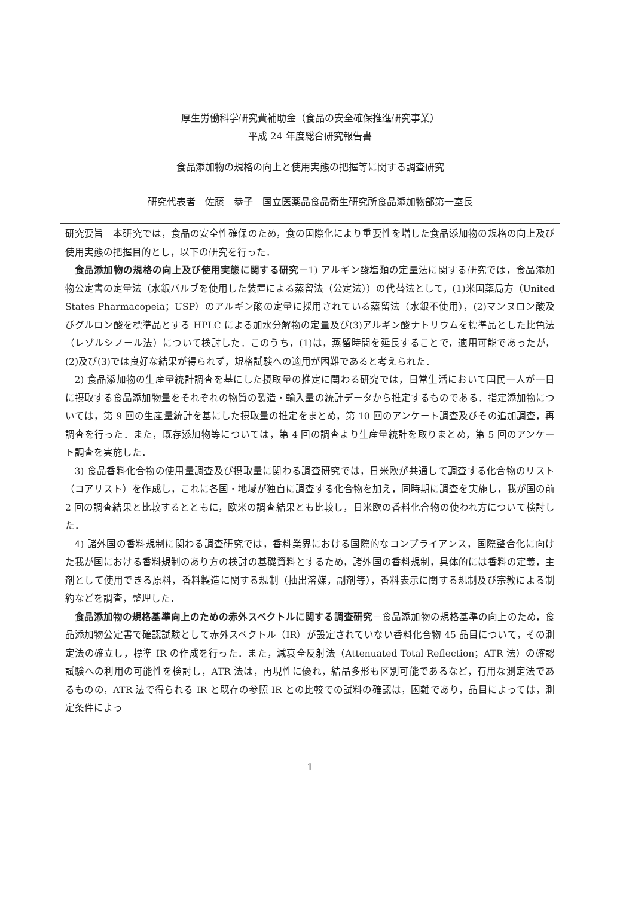厚生労働科学研究費補助金（食品の安全確保推進研究事業）
平成 24 年度総合研究報告書
食品添加物の規格の向上と使用実態の把握等に関する調査研究
研究代表者　佐藤　恭子　国立医薬品食品衛生研究所食品添加物部第一室長
研究要旨　本研究では，食品の安全性確保のため，食の国際化により重要性を増した食品添加物の規格の向上及び使用実態の把握目的とし，以下の研究を行った．
食品添加物の規格の向上及び使用実態に関する研究－1) アルギン酸塩類の定量法に関する研究では，食品添加物公定書の定量法（水銀バルブを使用した装置による蒸留法（公定法））の代替法として，(1)米国薬局方（United States Pharmacopeia；USP）のアルギン酸の定量に採用されている蒸留法（水銀不使用），(2)マンヌロン酸及びグルロン酸を標準品とする HPLC による加水分解物の定量及び(3)アルギン酸ナトリウムを標準品とした比色法（レゾルシノール法）について検討した．このうち，(1)は，蒸留時間を延長することで，適用可能であったが，(2)及び(3)では良好な結果が得られず，規格試験への適用が困難であると考えられた．
2) 食品添加物の生産量統計調査を基にした摂取量の推定に関わる研究では，日常生活において国民一人が一日に摂取する食品添加物量をそれぞれの物質の製造・輸入量の統計データから推定するものである．指定添加物については，第 9 回の生産量統計を基にした摂取量の推定をまとめ，第 10 回のアンケート調査及びその追加調査，再調査を行った．また，既存添加物等については，第 4 回の調査より生産量統計を取りまとめ，第 5 回のアンケート調査を実施した．
3) 食品香料化合物の使用量調査及び摂取量に関わる調査研究では，日米欧が共通して調査する化合物のリスト（コアリスト）を作成し，これに各国・地域が独自に調査する化合物を加え，同時期に調査を実施し，我が国の前 2 回の調査結果と比較するとともに，欧米の調査結果とも比較し，日米欧の香料化合物の使われ方について検討した．
4) 諸外国の香料規制に関わる調査研究では，香料業界における国際的なコンプライアンス，国際整合化に向けた我が国における香料規制のあり方の検討の基礎資料とするため，諸外国の香料規制，具体的には香料の定義，主剤として使用できる原料，香料製造に関する規制（抽出溶媒，副剤等），香料表示に関する規制及び宗教による制約などを調査，整理した．
食品添加物の規格基準向上のための赤外スペクトルに関する調査研究－食品添加物の規格基準の向上のため，食品添加物公定書で確認試験として赤外スペクトル（IR）が設定されていない香料化合物 45 品目について，その測定法の確立し，標準 IR の作成を行った．また，減衰全反射法（Attenuated Total Reflection；ATR 法）の確認試験への利用の可能性を検討し，ATR 法は，再現性に優れ，結晶多形も区別可能であるなど，有用な測定法であるものの，ATR 法で得られる IR と既存の参照 IR との比較での試料の確認は，困難であり，品目によっては，測定条件によっ
1